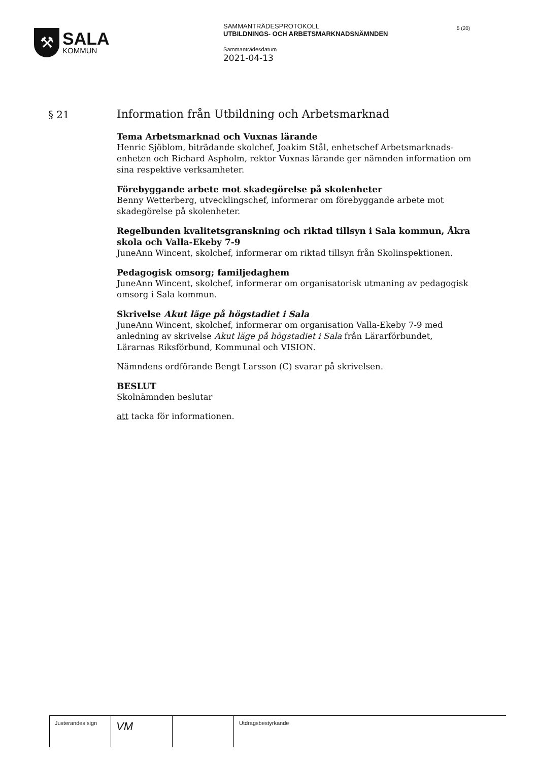⚒
SALA
KOMMUN
SAMMANTRÄDESPROTOKOLL
UTBILDNINGS- OCH ARBETSMARKNADSNÄMNDEN
Sammanträdesdatum
2021-04-13
5 (20)
§ 21
Information från Utbildning och Arbetsmarknad
Tema Arbetsmarknad och Vuxnas lärande
Henric Sjöblom, biträdande skolchef, Joakim Stål, enhetschef Arbetsmarknads-enheten och Richard Aspholm, rektor Vuxnas lärande ger nämnden information om sina respektive verksamheter.
Förebyggande arbete mot skadegörelse på skolenheter
Benny Wetterberg, utvecklingschef, informerar om förebyggande arbete mot skadegörelse på skolenheter.
Regelbunden kvalitetsgranskning och riktad tillsyn i Sala kommun, Åkra skola och Valla-Ekeby 7-9
JuneAnn Wincent, skolchef, informerar om riktad tillsyn från Skolinspektionen.
Pedagogisk omsorg; familjedaghem
JuneAnn Wincent, skolchef, informerar om organisatorisk utmaning av pedagogisk omsorg i Sala kommun.
Skrivelse Akut läge på högstadiet i Sala
JuneAnn Wincent, skolchef, informerar om organisation Valla-Ekeby 7-9 med anledning av skrivelse Akut läge på högstadiet i Sala från Lärarförbundet, Lärarnas Riksförbund, Kommunal och VISION.
Nämndens ordförande Bengt Larsson (C) svarar på skrivelsen.
BESLUT
Skolnämnden beslutar
att tacka för informationen.
Justerandes sign
VM
Utdragsbestyrkande